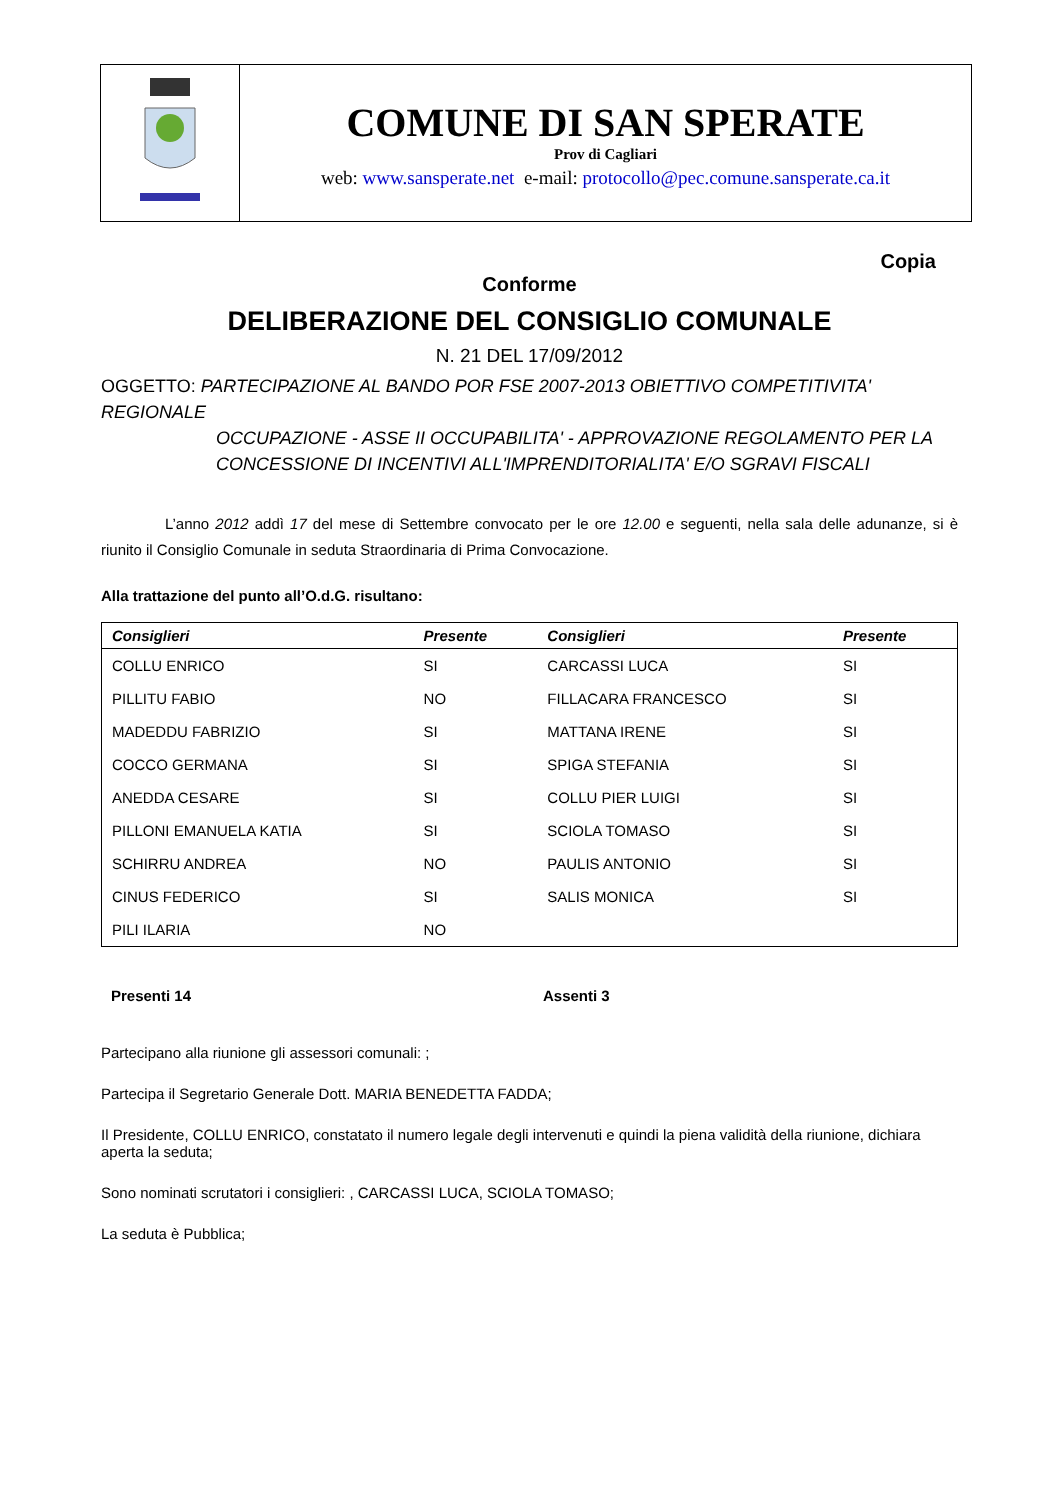COMUNE DI SAN SPERATE
Prov di Cagliari
web: www.sansperate.net e-mail: protocollo@pec.comune.sansperate.ca.it
Copia
Conforme
DELIBERAZIONE DEL CONSIGLIO COMUNALE
N. 21 DEL 17/09/2012
OGGETTO: PARTECIPAZIONE AL BANDO POR FSE 2007-2013 OBIETTIVO COMPETITIVITA' REGIONALE
OCCUPAZIONE - ASSE II OCCUPABILITA' - APPROVAZIONE REGOLAMENTO PER LA CONCESSIONE DI INCENTIVI ALL'IMPRENDITORIALITA' E/O SGRAVI FISCALI
L’anno 2012 addì 17 del mese di Settembre convocato per le ore 12.00 e seguenti, nella sala delle adunanze, si è riunito il Consiglio Comunale in seduta Straordinaria di Prima Convocazione.
Alla trattazione del punto all’O.d.G. risultano:
| Consiglieri | Presente | Consiglieri | Presente |
| --- | --- | --- | --- |
| COLLU ENRICO | SI | CARCASSI LUCA | SI |
| PILLITU FABIO | NO | FILLACARA FRANCESCO | SI |
| MADEDDU FABRIZIO | SI | MATTANA IRENE | SI |
| COCCO GERMANA | SI | SPIGA STEFANIA | SI |
| ANEDDA CESARE | SI | COLLU PIER LUIGI | SI |
| PILLONI EMANUELA KATIA | SI | SCIOLA TOMASO | SI |
| SCHIRRU ANDREA | NO | PAULIS ANTONIO | SI |
| CINUS FEDERICO | SI | SALIS MONICA | SI |
| PILI ILARIA | NO | | |
Presenti 14 Assenti 3
Partecipano alla riunione gli assessori comunali: ;
Partecipa il Segretario Generale Dott. MARIA BENEDETTA FADDA;
Il Presidente, COLLU ENRICO, constatato il numero legale degli intervenuti e quindi la piena validità della riunione, dichiara aperta la seduta;
Sono nominati scrutatori i consiglieri: , CARCASSI LUCA, SCIOLA TOMASO;
La seduta è Pubblica;